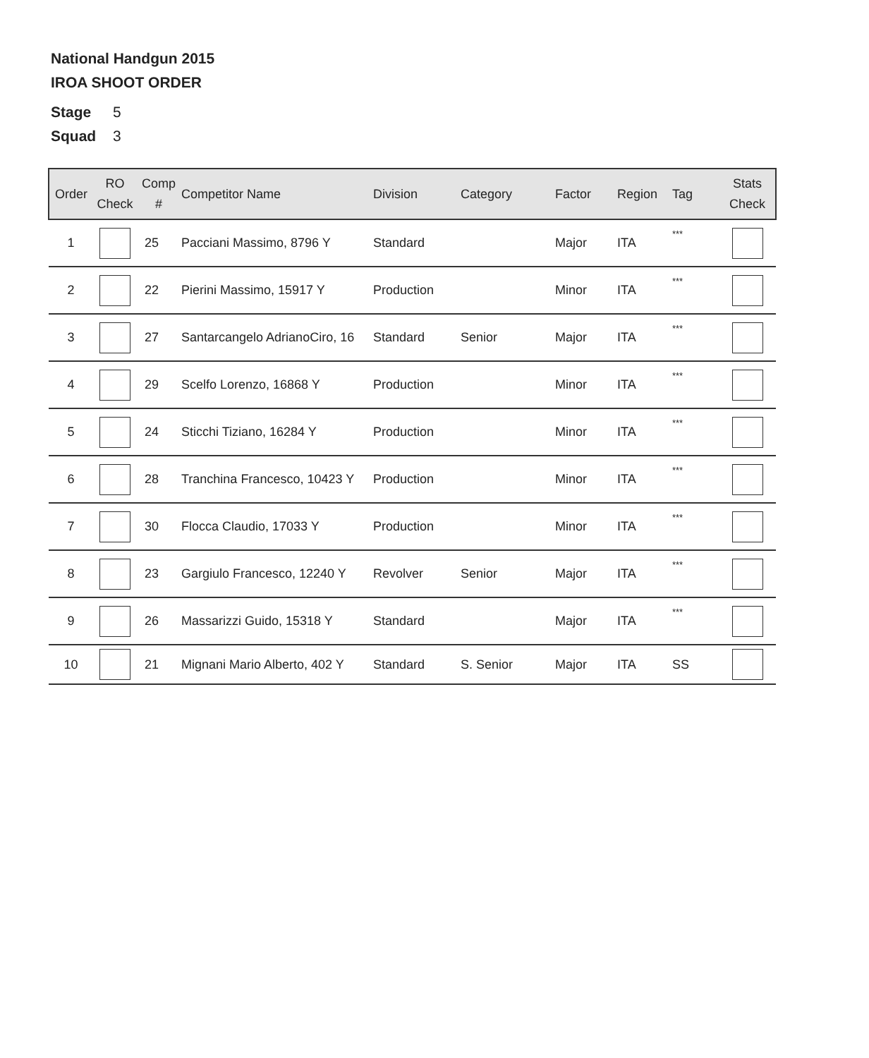National Handgun 2015
IROA SHOOT ORDER
Stage 5
Squad 3
| Order | RO Check | Comp # | Competitor Name | Division | Category | Factor | Region | Tag | Stats Check |
| --- | --- | --- | --- | --- | --- | --- | --- | --- | --- |
| 1 | | 25 | Pacciani Massimo, 8796 Y | Standard | | Major | ITA | *** | |
| 2 | | 22 | Pierini Massimo, 15917 Y | Production | | Minor | ITA | *** | |
| 3 | | 27 | Santarcangelo AdrianoCiro, 16 | Standard | Senior | Major | ITA | *** | |
| 4 | | 29 | Scelfo Lorenzo, 16868 Y | Production | | Minor | ITA | *** | |
| 5 | | 24 | Sticchi Tiziano, 16284 Y | Production | | Minor | ITA | *** | |
| 6 | | 28 | Tranchina Francesco, 10423 Y | Production | | Minor | ITA | *** | |
| 7 | | 30 | Flocca Claudio, 17033 Y | Production | | Minor | ITA | *** | |
| 8 | | 23 | Gargiulo Francesco, 12240 Y | Revolver | Senior | Major | ITA | *** | |
| 9 | | 26 | Massarizzi Guido, 15318 Y | Standard | | Major | ITA | *** | |
| 10 | | 21 | Mignani Mario Alberto, 402 Y | Standard | S. Senior | Major | ITA | SS | |